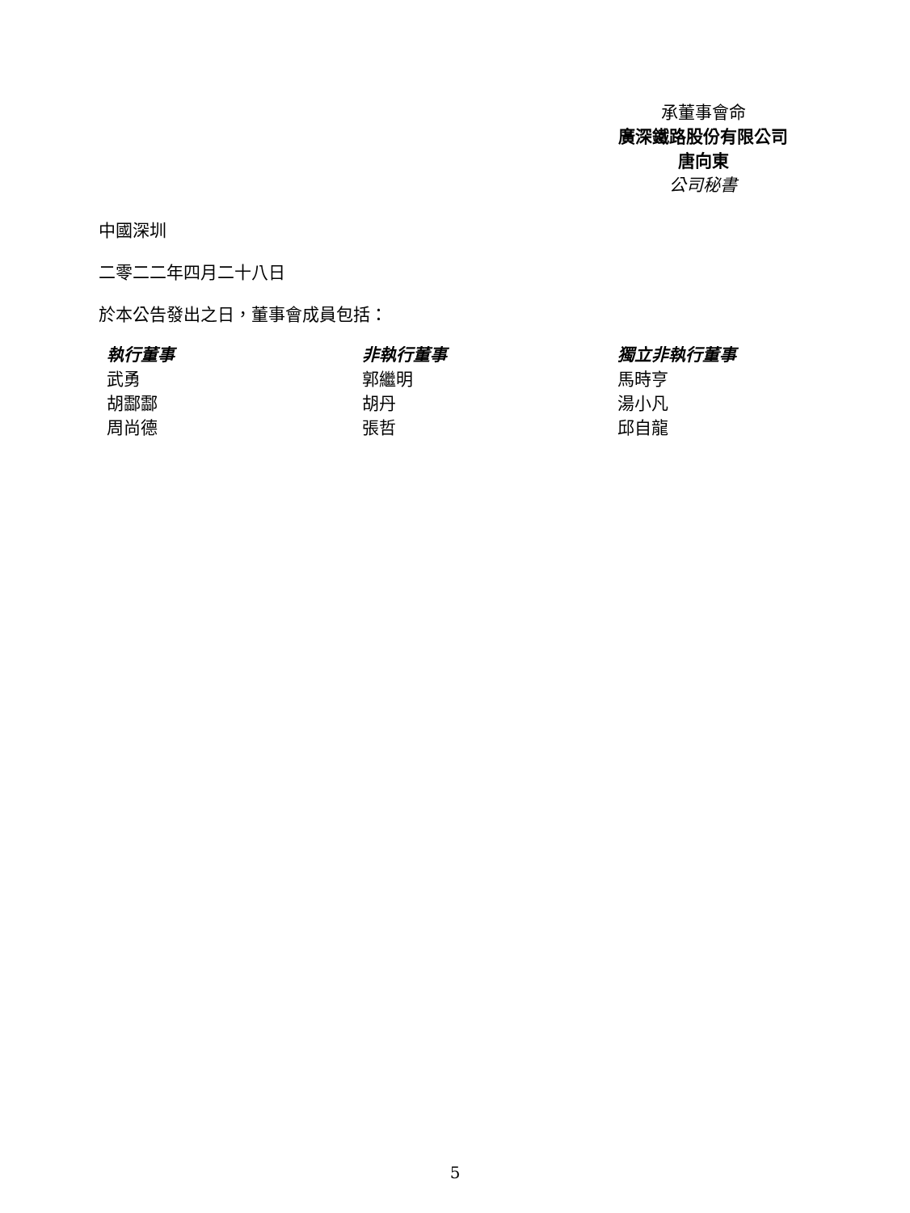承董事會命
廣深鐵路股份有限公司
唐向東
公司秘書
中國深圳
二零二二年四月二十八日
於本公告發出之日，董事會成員包括：
| 執行董事 | 非執行董事 | 獨立非執行董事 |
| 武勇 | 郭繼明 | 馬時亨 |
| 胡酃酃 | 胡丹 | 湯小凡 |
| 周尚德 | 張哲 | 邱自龍 |
5